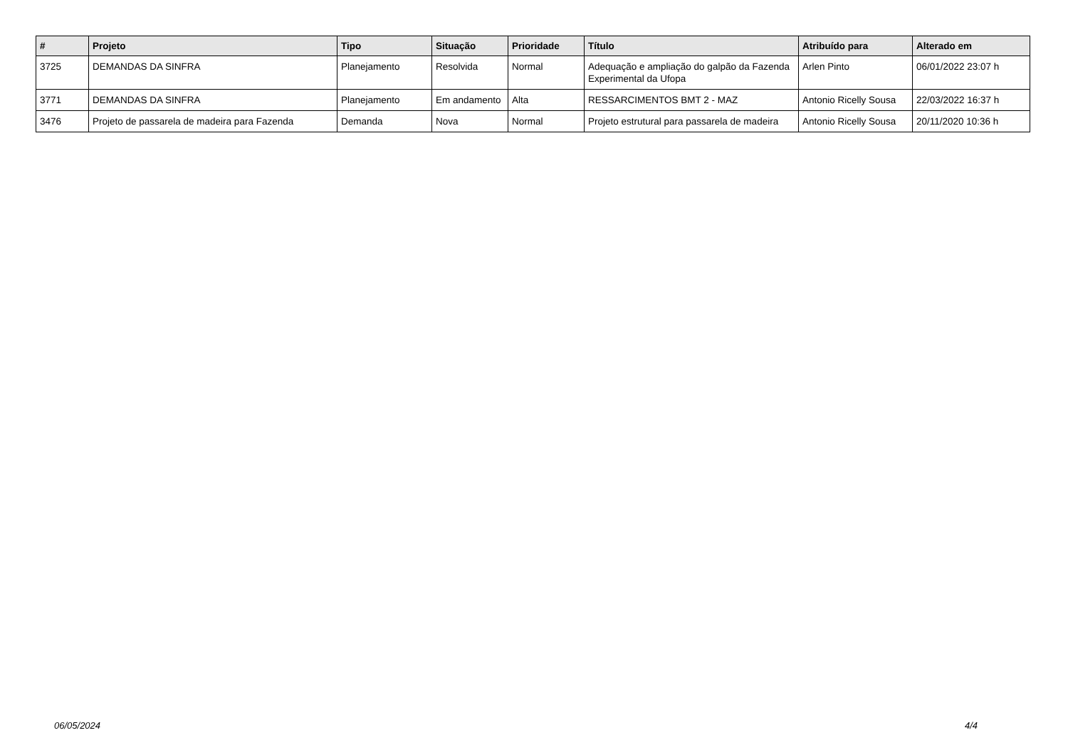| # | Projeto | Tipo | Situação | Prioridade | Título | Atribuído para | Alterado em |
| --- | --- | --- | --- | --- | --- | --- | --- |
| 3725 | DEMANDAS DA SINFRA | Planejamento | Resolvida | Normal | Adequação e ampliação do galpão da Fazenda Experimental da Ufopa | Arlen Pinto | 06/01/2022 23:07 h |
| 3771 | DEMANDAS DA SINFRA | Planejamento | Em andamento | Alta | RESSARCIMENTOS BMT 2 - MAZ | Antonio Ricelly Sousa | 22/03/2022 16:37 h |
| 3476 | Projeto de passarela de madeira para Fazenda | Demanda | Nova | Normal | Projeto estrutural para passarela de madeira | Antonio Ricelly Sousa | 20/11/2020 10:36 h |
06/05/2024 4/4